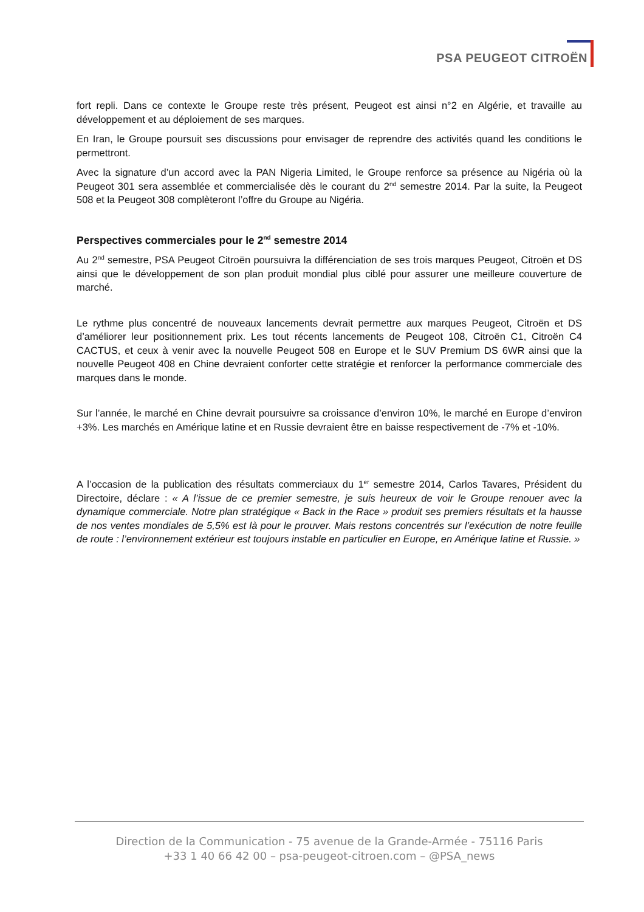PSA PEUGEOT CITROËN
fort repli. Dans ce contexte le Groupe reste très présent, Peugeot est ainsi n°2 en Algérie, et travaille au développement et au déploiement de ses marques.
En Iran, le Groupe poursuit ses discussions pour envisager de reprendre des activités quand les conditions le permettront.
Avec la signature d’un accord avec la PAN Nigeria Limited, le Groupe renforce sa présence au Nigéria où la Peugeot 301 sera assemblée et commercialisée dès le courant du 2<sup>nd</sup> semestre 2014. Par la suite, la Peugeot 508 et la Peugeot 308 complèteront l’offre du Groupe au Nigéria.
Perspectives commerciales pour le 2<sup>nd</sup> semestre 2014
Au 2<sup>nd</sup> semestre, PSA Peugeot Citroën poursuivra la différenciation de ses trois marques Peugeot, Citroën et DS ainsi que le développement de son plan produit mondial plus ciblé pour assurer une meilleure couverture de marché.
Le rythme plus concentré de nouveaux lancements devrait permettre aux marques Peugeot, Citroën et DS d’améliorer leur positionnement prix. Les tout récents lancements de Peugeot 108, Citroën C1, Citroën C4 CACTUS, et ceux à venir avec la nouvelle Peugeot 508 en Europe et le SUV Premium DS 6WR ainsi que la nouvelle Peugeot 408 en Chine devraient conforter cette stratégie et renforcer la performance commerciale des marques dans le monde.
Sur l’année, le marché en Chine devrait poursuivre sa croissance d’environ 10%, le marché en Europe d’environ +3%. Les marchés en Amérique latine et en Russie devraient être en baisse respectivement de -7% et -10%.
A l’occasion de la publication des résultats commerciaux du 1<sup>er</sup> semestre 2014, Carlos Tavares, Président du Directoire, déclare : « A l’issue de ce premier semestre, je suis heureux de voir le Groupe renouer avec la dynamique commerciale. Notre plan stratégique « Back in the Race » produit ses premiers résultats et la hausse de nos ventes mondiales de 5,5% est là pour le prouver. Mais restons concentrés sur l’exécution de notre feuille de route : l’environnement extérieur est toujours instable en particulier en Europe, en Amérique latine et Russie. »
Direction de la Communication - 75 avenue de la Grande-Armée - 75116 Paris
+33 1 40 66 42 00 – psa-peugeot-citroen.com – @PSA_news